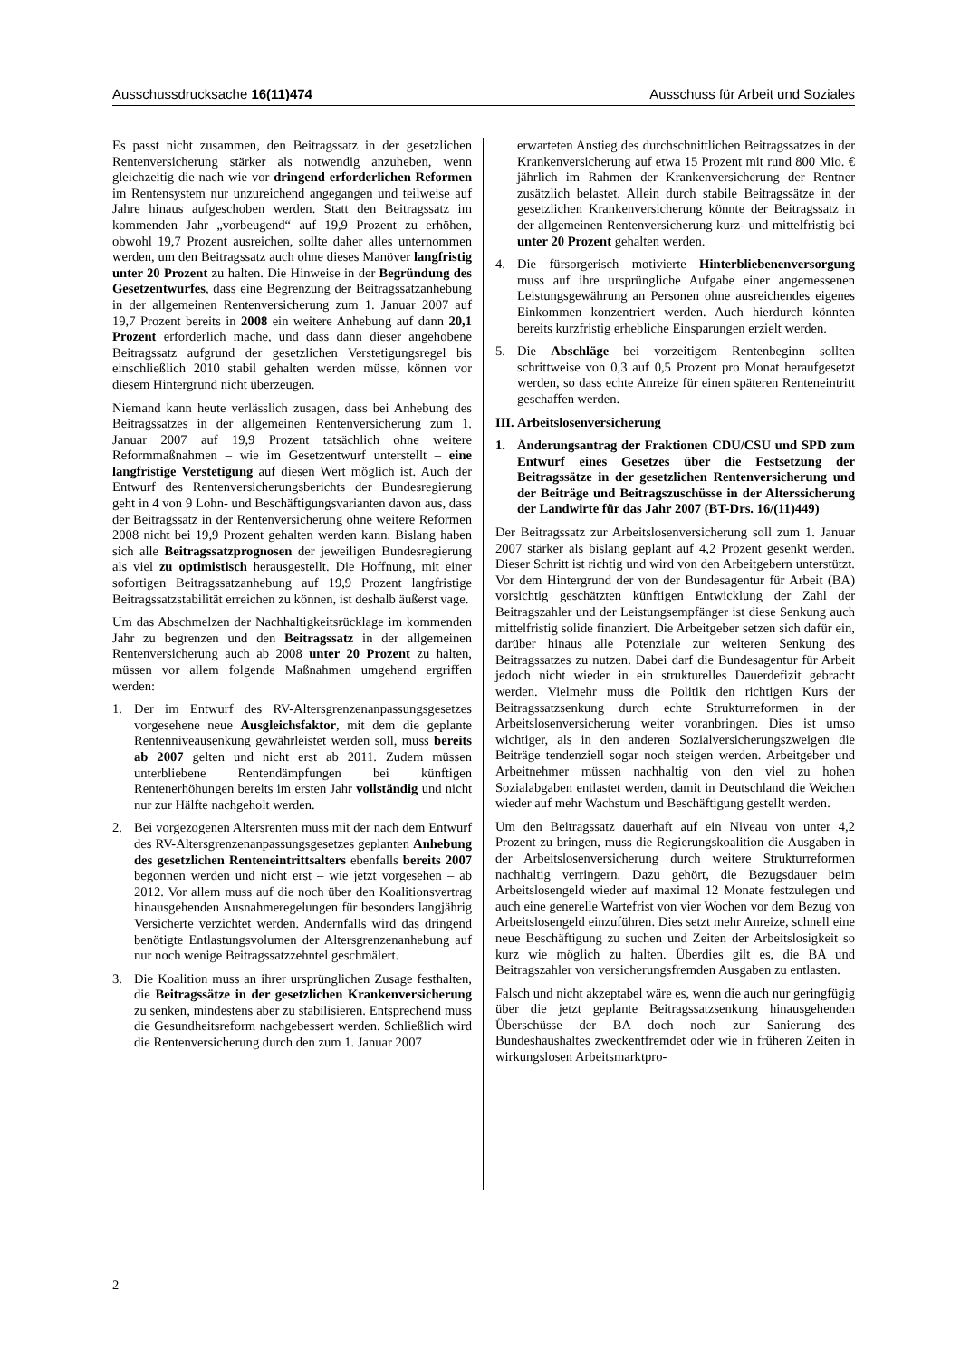Ausschussdrucksache 16(11)474 Ausschuss für Arbeit und Soziales
Es passt nicht zusammen, den Beitragssatz in der gesetzlichen Rentenversicherung stärker als notwendig anzuheben, wenn gleichzeitig die nach wie vor dringend erforderlichen Reformen im Rentensystem nur unzureichend angegangen und teilweise auf Jahre hinaus aufgeschoben werden. Statt den Beitragssatz im kommenden Jahr „vorbeugend“ auf 19,9 Prozent zu erhöhen, obwohl 19,7 Prozent ausreichen, sollte daher alles unternommen werden, um den Beitragssatz auch ohne dieses Manöver langfristig unter 20 Prozent zu halten. Die Hinweise in der Begründung des Gesetzentwurfes, dass eine Begrenzung der Beitragssatzanhebung in der allgemeinen Rentenversicherung zum 1. Januar 2007 auf 19,7 Prozent bereits in 2008 ein weitere Anhebung auf dann 20,1 Prozent erforderlich mache, und dass dann dieser angehobene Beitragssatz aufgrund der gesetzlichen Verstetigungsregel bis einschließlich 2010 stabil gehalten werden müsse, können vor diesem Hintergrund nicht überzeugen.
Niemand kann heute verlässlich zusagen, dass bei Anhebung des Beitragssatzes in der allgemeinen Rentenversicherung zum 1. Januar 2007 auf 19,9 Prozent tatsächlich ohne weitere Reformmaßnahmen – wie im Gesetzentwurf unterstellt – eine langfristige Verstetigung auf diesen Wert möglich ist. Auch der Entwurf des Rentenversicherungsberichts der Bundesregierung geht in 4 von 9 Lohn- und Beschäftigungsvarianten davon aus, dass der Beitragssatz in der Rentenversicherung ohne weitere Reformen 2008 nicht bei 19,9 Prozent gehalten werden kann. Bislang haben sich alle Beitragssatzprognosen der jeweiligen Bundesregierung als viel zu optimistisch herausgestellt. Die Hoffnung, mit einer sofortigen Beitragssatzanhebung auf 19,9 Prozent langfristige Beitragssatzstabilität erreichen zu können, ist deshalb äußerst vage.
Um das Abschmelzen der Nachhaltigkeitsrücklage im kommenden Jahr zu begrenzen und den Beitragssatz in der allgemeinen Rentenversicherung auch ab 2008 unter 20 Prozent zu halten, müssen vor allem folgende Maßnahmen umgehend ergriffen werden:
1. Der im Entwurf des RV-Altersgrenzenanpassungsgesetzes vorgesehene neue Ausgleichsfaktor, mit dem die geplante Rentenniveausenkung gewährleistet werden soll, muss bereits ab 2007 gelten und nicht erst ab 2011. Zudem müssen unterbliebene Rentendämpfungen bei künftigen Rentenerhöhungen bereits im ersten Jahr vollständig und nicht nur zur Hälfte nachgeholt werden.
2. Bei vorgezogenen Altersrenten muss mit der nach dem Entwurf des RV-Altersgrenzenanpassungsgesetzes geplanten Anhebung des gesetzlichen Renteneintrittsalters ebenfalls bereits 2007 begonnen werden und nicht erst – wie jetzt vorgesehen – ab 2012. Vor allem muss auf die noch über den Koalitionsvertrag hinausgehenden Ausnahmeregelungen für besonders langjährig Versicherte verzichtet werden. Andernfalls wird das dringend benötigte Entlastungsvolumen der Altersgrenzenanhebung auf nur noch wenige Beitragssatzzehntel geschmälert.
3. Die Koalition muss an ihrer ursprünglichen Zusage festhalten, die Beitragssätze in der gesetzlichen Krankenversicherung zu senken, mindestens aber zu stabilisieren. Entsprechend muss die Gesundheitsreform nachgebessert werden. Schließlich wird die Rentenversicherung durch den zum 1. Januar 2007
erwarteten Anstieg des durchschnittlichen Beitragssatzes in der Krankenversicherung auf etwa 15 Prozent mit rund 800 Mio. € jährlich im Rahmen der Krankenversicherung der Rentner zusätzlich belastet. Allein durch stabile Beitragssätze in der gesetzlichen Krankenversicherung könnte der Beitragssatz in der allgemeinen Rentenversicherung kurz- und mittelfristig bei unter 20 Prozent gehalten werden.
4. Die fürsorgerisch motivierte Hinterbliebenenversorgung muss auf ihre ursprüngliche Aufgabe einer angemessenen Leistungsgewährung an Personen ohne ausreichendes eigenes Einkommen konzentriert werden. Auch hierdurch könnten bereits kurzfristig erhebliche Einsparungen erzielt werden.
5. Die Abschläge bei vorzeitigem Rentenbeginn sollten schrittweise von 0,3 auf 0,5 Prozent pro Monat heraufgesetzt werden, so dass echte Anreize für einen späteren Renteneintritt geschaffen werden.
III. Arbeitslosenversicherung
1. Änderungsantrag der Fraktionen CDU/CSU und SPD zum Entwurf eines Gesetzes über die Festsetzung der Beitragssätze in der gesetzlichen Rentenversicherung und der Beiträge und Beitragszuschüsse in der Alterssicherung der Landwirte für das Jahr 2007 (BT-Drs. 16/(11)449)
Der Beitragssatz zur Arbeitslosenversicherung soll zum 1. Januar 2007 stärker als bislang geplant auf 4,2 Prozent gesenkt werden. Dieser Schritt ist richtig und wird von den Arbeitgebern unterstützt. Vor dem Hintergrund der von der Bundesagentur für Arbeit (BA) vorsichtig geschätzten künftigen Entwicklung der Zahl der Beitragszahler und der Leistungsempfänger ist diese Senkung auch mittelfristig solide finanziert. Die Arbeitgeber setzen sich dafür ein, darüber hinaus alle Potenziale zur weiteren Senkung des Beitragssatzes zu nutzen. Dabei darf die Bundesagentur für Arbeit jedoch nicht wieder in ein strukturelles Dauerdefizit gebracht werden. Vielmehr muss die Politik den richtigen Kurs der Beitragssatzsenkung durch echte Strukturreformen in der Arbeitslosenversicherung weiter voranbringen. Dies ist umso wichtiger, als in den anderen Sozialversicherungszweigen die Beiträge tendenziell sogar noch steigen werden. Arbeitgeber und Arbeitnehmer müssen nachhaltig von den viel zu hohen Sozialabgaben entlastet werden, damit in Deutschland die Weichen wieder auf mehr Wachstum und Beschäftigung gestellt werden.
Um den Beitragssatz dauerhaft auf ein Niveau von unter 4,2 Prozent zu bringen, muss die Regierungskoalition die Ausgaben in der Arbeitslosenversicherung durch weitere Strukturreformen nachhaltig verringern. Dazu gehört, die Bezugsdauer beim Arbeitslosengeld wieder auf maximal 12 Monate festzulegen und auch eine generelle Wartefrist von vier Wochen vor dem Bezug von Arbeitslosengeld einzuführen. Dies setzt mehr Anreize, schnell eine neue Beschäftigung zu suchen und Zeiten der Arbeitslosigkeit so kurz wie möglich zu halten. Überdies gilt es, die BA und Beitragszahler von versicherungsfremden Ausgaben zu entlasten.
Falsch und nicht akzeptabel wäre es, wenn die auch nur geringfügig über die jetzt geplante Beitragssatzsenkung hinausgehenden Überschüsse der BA doch noch zur Sanierung des Bundeshaushaltes zweckentfremdet oder wie in früheren Zeiten in wirkungslosen Arbeitsmarktpro-
2